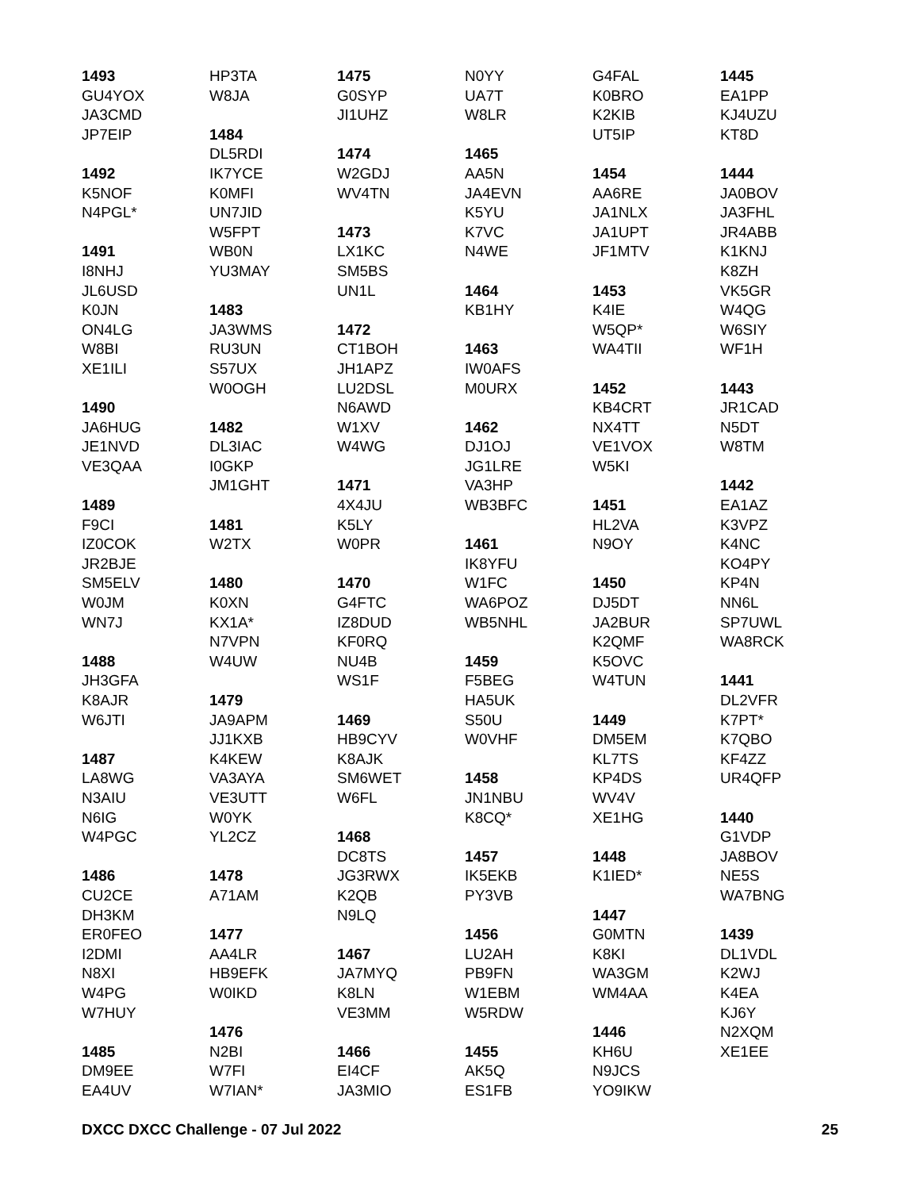1493
GU4YOX
JA3CMD
JP7EIP
1492
K5NOF
N4PGL*
1491
I8NHJ
JL6USD
K0JN
ON4LG
W8BI
XE1ILI
1490
JA6HUG
JE1NVD
VE3QAA
1489
F9CI
IZ0COK
JR2BJE
SM5ELV
W0JM
WN7J
1488
JH3GFA
K8AJR
W6JTI
1487
LA8WG
N3AIU
N6IG
W4PGC
1486
CU2CE
DH3KM
ER0FEO
I2DMI
N8XI
W4PG
W7HUY
1485
DM9EE
EA4UV
HP3TA
W8JA
1484
DL5RDI
IK7YCE
K0MFI
UN7JID
W5FPT
WB0N
YU3MAY
1483
JA3WMS
RU3UN
S57UX
W0OGH
1482
DL3IAC
I0GKP
JM1GHT
1481
W2TX
1480
K0XN
KX1A*
N7VPN
W4UW
1479
JA9APM
JJ1KXB
K4KEW
VA3AYA
VE3UTT
W0YK
YL2CZ
1478
A71AM
1477
AA4LR
HB9EFK
W0IKD
1476
N2BI
W7FI
W7IAN*
1475
G0SYP
JI1UHZ
1474
W2GDJ
WV4TN
1473
LX1KC
SM5BS
UN1L
1472
CT1BOH
JH1APZ
LU2DSL
N6AWD
W1XV
W4WG
1471
4X4JU
K5LY
W0PR
1470
G4FTC
IZ8DUD
KF0RQ
NU4B
WS1F
1469
HB9CYV
K8AJK
SM6WET
W6FL
1468
DC8TS
JG3RWX
K2QB
N9LQ
1467
JA7MYQ
K8LN
VE3MM
1466
EI4CF
JA3MIO
N0YY
UA7T
W8LR
1465
AA5N
JA4EVN
K5YU
K7VC
N4WE
1464
KB1HY
1463
IW0AFS
M0URX
1462
DJ1OJ
JG1LRE
VA3HP
WB3BFC
1461
IK8YFU
W1FC
WA6POZ
WB5NHL
1459
F5BEG
HA5UK
S50U
W0VHF
1458
JN1NBU
K8CQ*
1457
IK5EKB
PY3VB
1456
LU2AH
PB9FN
W1EBM
W5RDW
1455
AK5Q
ES1FB
G4FAL
K0BRO
K2KIB
UT5IP
1454
AA6RE
JA1NLX
JA1UPT
JF1MTV
1453
K4IE
W5QP*
WA4TII
1452
KB4CRT
NX4TT
VE1VOX
W5KI
1451
HL2VA
N9OY
1450
DJ5DT
JA2BUR
K2QMF
K5OVC
W4TUN
1449
DM5EM
KL7TS
KP4DS
WV4V
XE1HG
1448
K1IED*
1447
G0MTN
K8KI
WA3GM
WM4AA
1446
KH6U
N9JCS
YO9IKW
1445
EA1PP
KJ4UZU
KT8D
1444
JA0BOV
JA3FHL
JR4ABB
K1KNJ
K8ZH
VK5GR
W4QG
W6SIY
WF1H
1443
JR1CAD
N5DT
W8TM
1442
EA1AZ
K3VPZ
K4NC
KO4PY
KP4N
NN6L
SP7UWL
WA8RCK
1441
DL2VFR
K7PT*
K7QBO
KF4ZZ
UR4QFP
1440
G1VDP
JA8BOV
NE5S
WA7BNG
1439
DL1VDL
K2WJ
K4EA
KJ6Y
N2XQM
XE1EE
DXCC DXCC Challenge - 07 Jul 2022 25